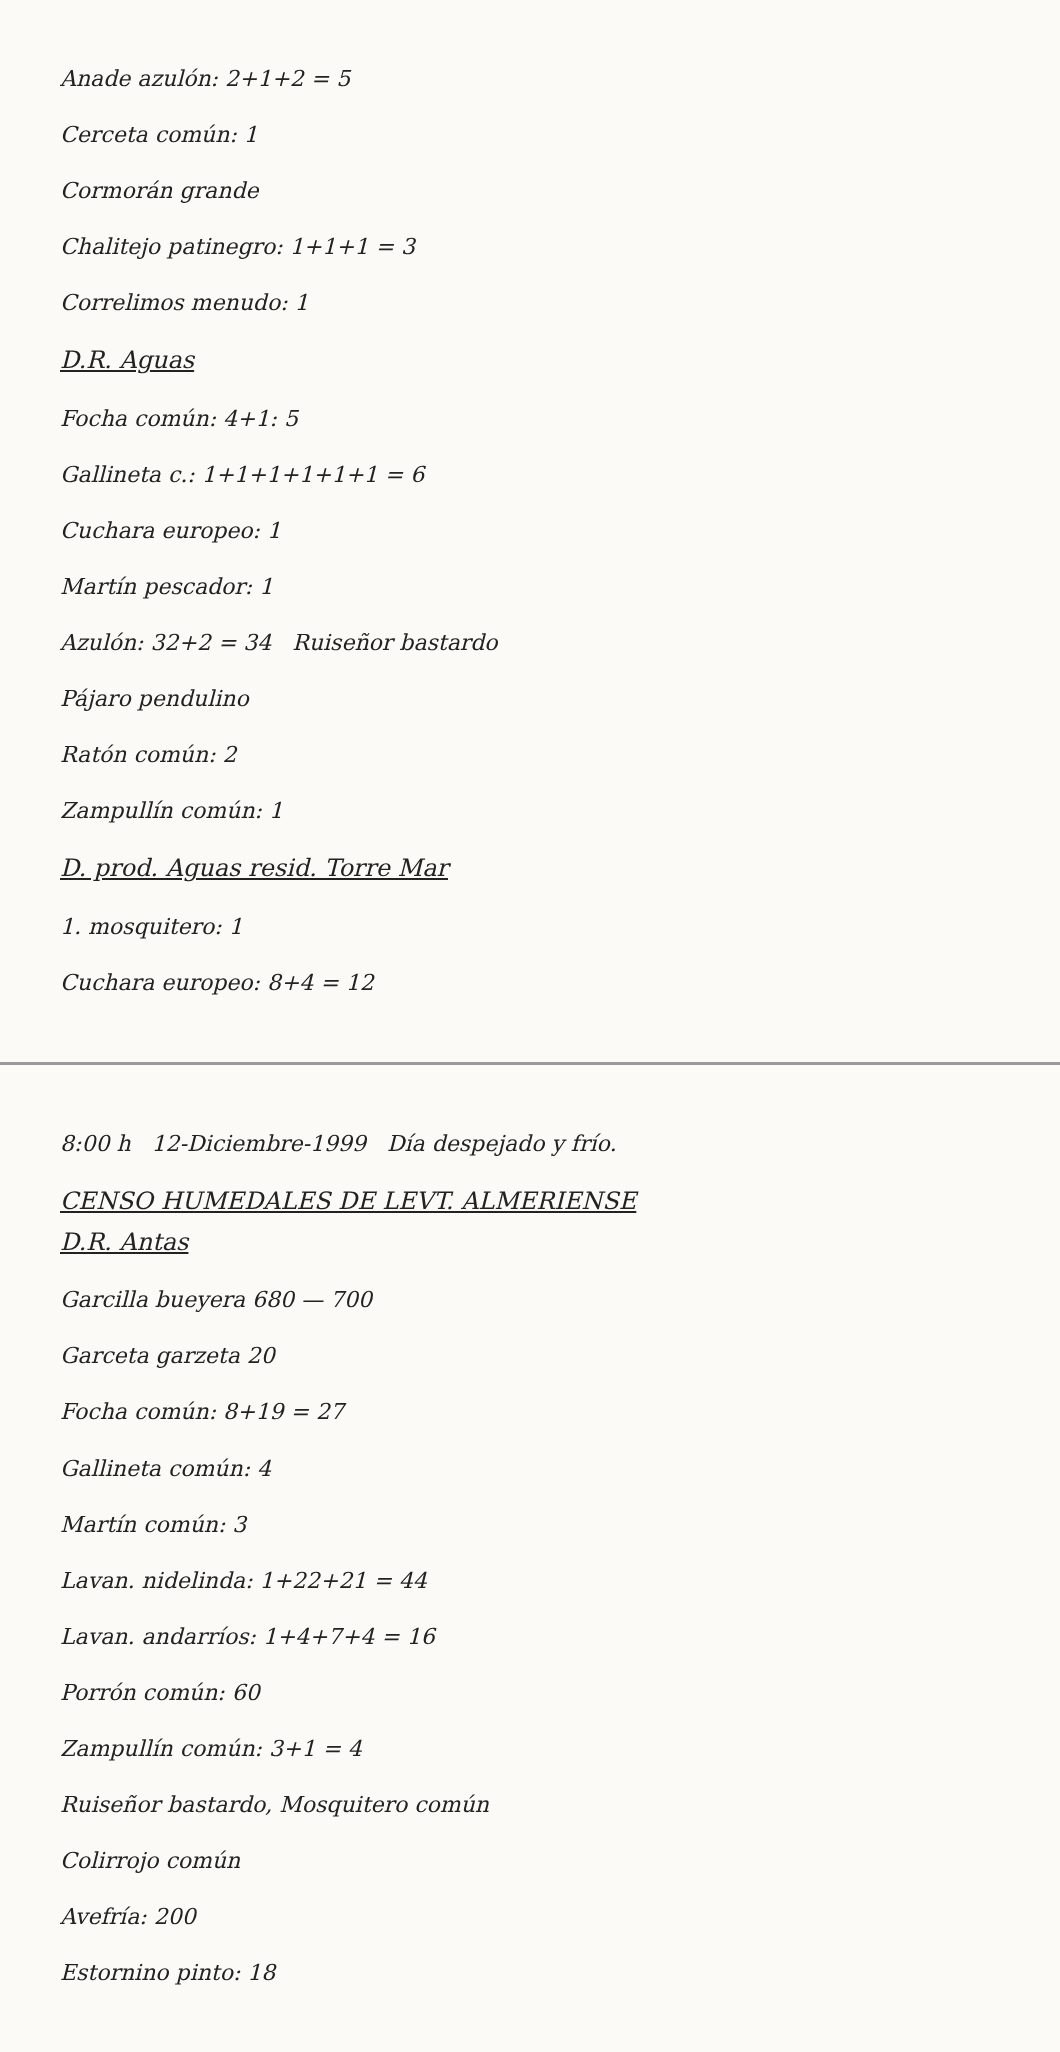Anade azulón: 2+1+2 = 5
Cerceta común: 1
Cormorán grande
Chalitejo patinegro: 1+1+1 = 3
Correlimos menudo: 1
D.R. Aguas
Focha común: 4+1: 5
Gallineta c.: 1+1+1+1+1+1 = 6
Cuchara europeo: 1
Martín pescador: 1
Azulón: 32+2 = 34 Ruiseñor bastardo
Pájaro pendulino
Ratón común: 2
Zampullín común: 1
D. prod. Aguas resid. Torre Mar
1. mosquitero: 1
Cuchara europeo: 8+4 = 12
8:00 h 12-Diciembre-1999 Día despejado y frío.
CENSO HUMEDALES DE LEVT. ALMERIENSE
D.R. Antas
Garcilla bueyera 680 — 700
Garceta garzeta 20
Focha común: 8+19 = 27
Gallineta común: 4
Martín común: 3
Lavan. nidelinda: 1+22+21 = 44
Lavan. andarríos: 1+4+7+4 = 16
Porrón común: 60
Zampullín común: 3+1 = 4
Ruiseñor bastardo, Mosquitero común
Colirrojo común
Avefría: 200
Estornino pinto: 18